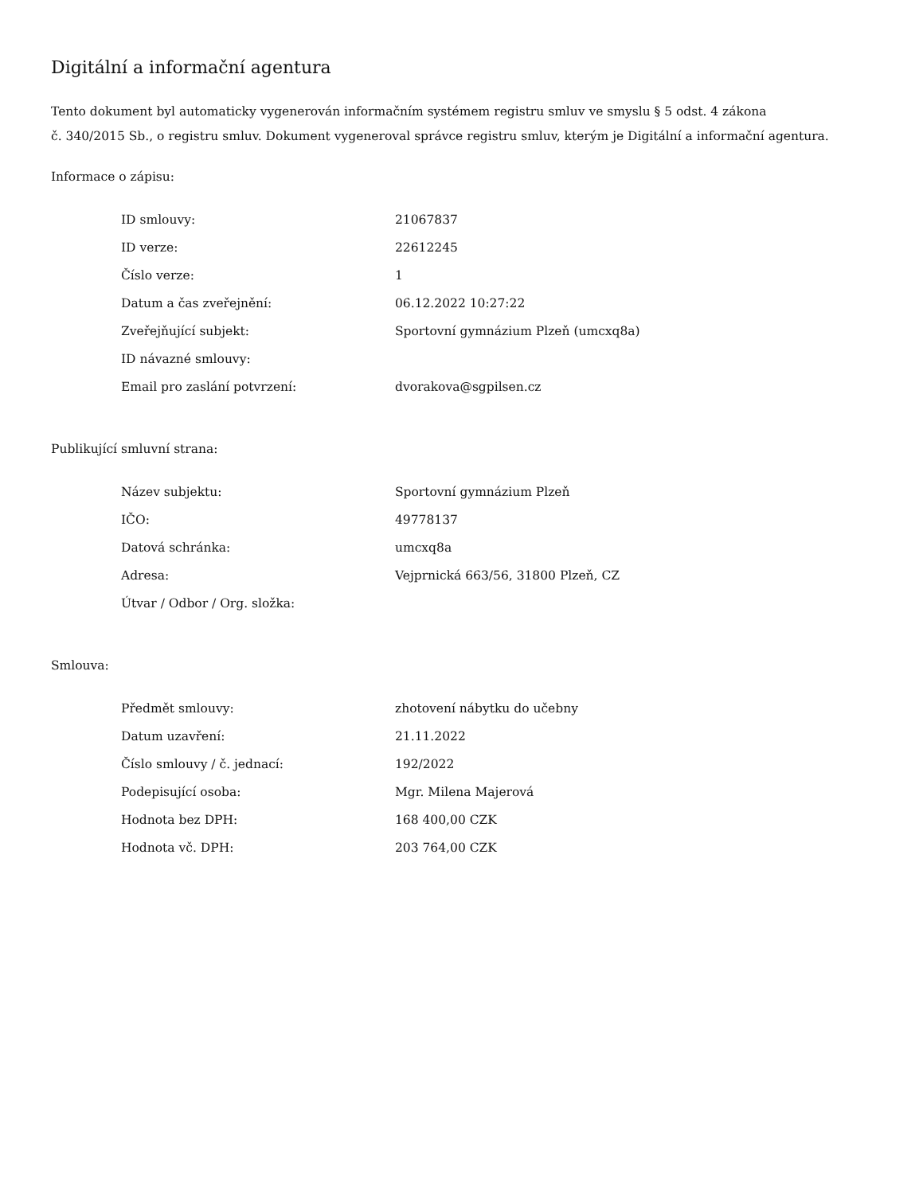Digitální a informační agentura
Tento dokument byl automaticky vygenerován informačním systémem registru smluv ve smyslu § 5 odst. 4 zákona
č. 340/2015 Sb., o registru smluv. Dokument vygeneroval správce registru smluv, kterým je Digitální a informační agentura.
Informace o zápisu:
| ID smlouvy: | 21067837 |
| ID verze: | 22612245 |
| Číslo verze: | 1 |
| Datum a čas zveřejnění: | 06.12.2022 10:27:22 |
| Zveřejňující subjekt: | Sportovní gymnázium Plzeň (umcxq8a) |
| ID návazné smlouvy: | |
| Email pro zaslání potvrzení: | dvorakova@sgpilsen.cz |
Publikující smluvní strana:
| Název subjektu: | Sportovní gymnázium Plzeň |
| IČO: | 49778137 |
| Datová schránka: | umcxq8a |
| Adresa: | Vejprnická 663/56, 31800 Plzeň, CZ |
| Útvar / Odbor / Org. složka: | |
Smlouva:
| Předmět smlouvy: | zhotovení nábytku do učebny |
| Datum uzavření: | 21.11.2022 |
| Číslo smlouvy / č. jednací: | 192/2022 |
| Podepisující osoba: | Mgr. Milena Majerová |
| Hodnota bez DPH: | 168 400,00 CZK |
| Hodnota vč. DPH: | 203 764,00 CZK |